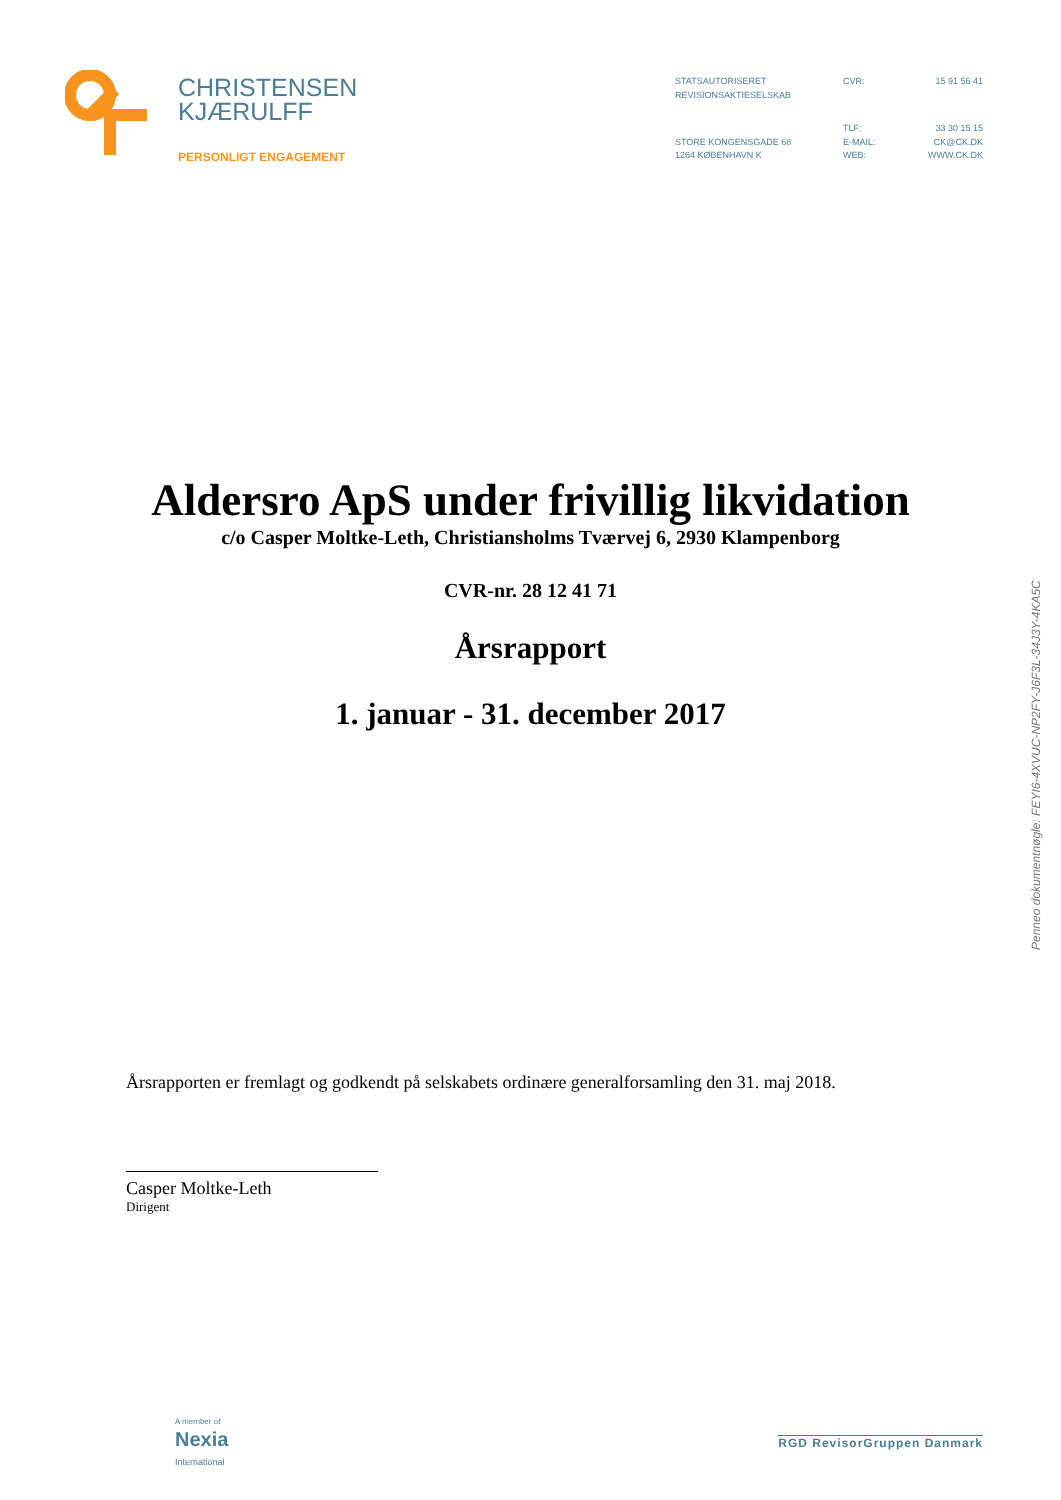CHRISTENSEN
KJÆRULFF
PERSONLIGT ENGAGEMENT
STATSAUTORISERET
REVISIONSAKTIESELSKAB
CVR:
15 91 56 41
STORE KONGENSGADE 68
1264 KØBENHAVN K
TLF:
E-MAIL:
WEB:
33 30 15 15
CK@CK.DK
WWW.CK.DK
Aldersro ApS under frivillig likvidation
c/o Casper Moltke-Leth, Christiansholms Tværvej 6, 2930 Klampenborg
CVR-nr. 28 12 41 71
Årsrapport
1. januar - 31. december 2017
Årsrapporten er fremlagt og godkendt på selskabets ordinære generalforsamling den 31. maj 2018.
Casper Moltke-Leth
Dirigent
Penneo dokumentnøgle: FEYI6-4XVUC-NP2FY-J6F3L-34J3Y-4KA5C
A member of
Nexia
International
RGD RevisorGruppen Danmark